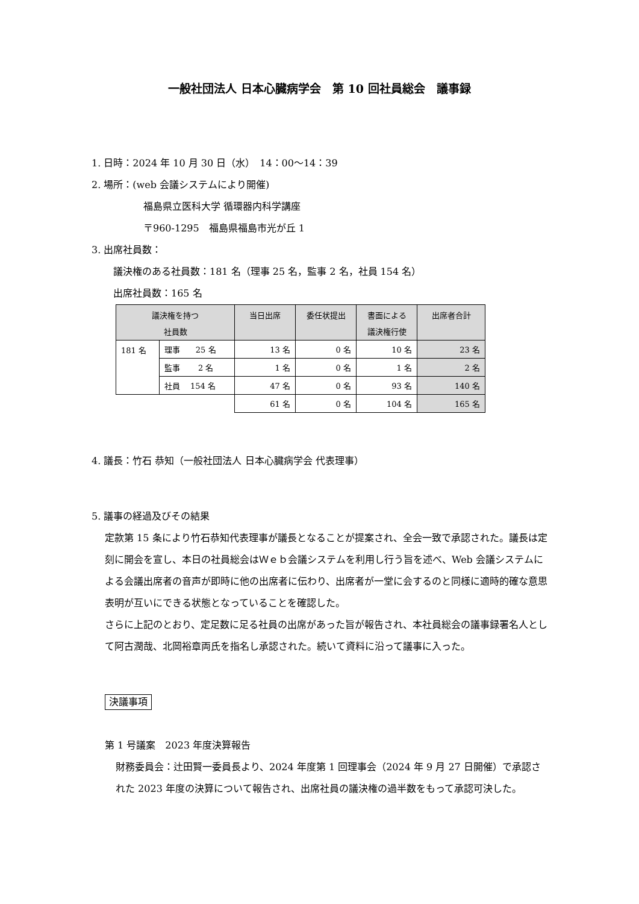一般社団法人 日本心臓病学会　第 10 回社員総会　議事録
1. 日時：2024 年 10 月 30 日（水）　14：00～14：39
2. 場所：(web 会議システムにより開催)
福島県立医科大学 循環器内科学講座
〒960-1295　福島県福島市光が丘 1
3. 出席社員数：
議決権のある社員数：181 名（理事 25 名，監事 2 名，社員 154 名）
出席社員数：165 名
| 議決権を持つ 社員数 | | 当日出席 | 委任状提出 | 書面による 議決権行使 | 出席者合計 |
| --- | --- | --- | --- | --- | --- |
| 181 名 | 理事 25 名 | 13 名 | 0 名 | 10 名 | 23 名 |
| | 監事 2 名 | 1 名 | 0 名 | 1 名 | 2 名 |
| | 社員 154 名 | 47 名 | 0 名 | 93 名 | 140 名 |
| | | 61 名 | 0 名 | 104 名 | 165 名 |
4. 議長：竹石 恭知（一般社団法人 日本心臓病学会 代表理事）
5. 議事の経過及びその結果
定款第 15 条により竹石恭知代表理事が議長となることが提案され、全会一致で承認された。議長は定刻に開会を宣し、本日の社員総会はＷｅｂ会議システムを利用し行う旨を述べ、Web 会議システムによる会議出席者の音声が即時に他の出席者に伝わり、出席者が一堂に会するのと同様に適時的確な意思表明が互いにできる状態となっていることを確認した。
さらに上記のとおり、定足数に足る社員の出席があった旨が報告され、本社員総会の議事録署名人として阿古潤哉、北岡裕章両氏を指名し承認された。続いて資料に沿って議事に入った。
決議事項
第 1 号議案　2023 年度決算報告
財務委員会：辻田賢一委員長より、2024 年度第 1 回理事会（2024 年 9 月 27 日開催）で承認された 2023 年度の決算について報告され、出席社員の議決権の過半数をもって承認可決した。